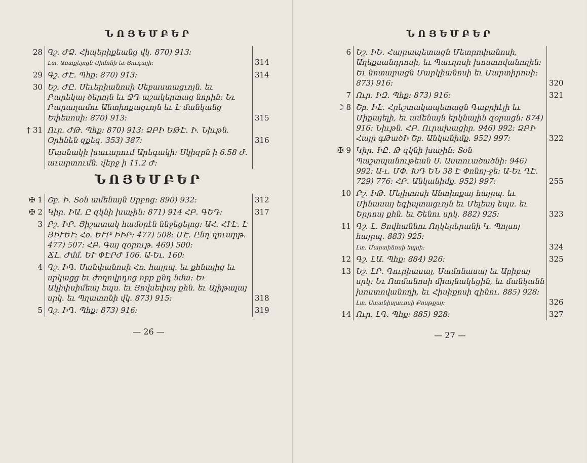ՆՈՅԵՄԲԵՐ
| 28 | Գշ. ԺՁ. Հիպերիքեանց վկ. 870) 913։ Լտ. Առաքելոցն Սիմոնի եւ Յուդայի։ | 314 |
| 29 | Գշ. ԺԷ. Պհք։ 870) 913։ | 314 |
| 30 | Եշ. ԺԸ. Սեւերիանոսի Սեբաստացւոյն. եւ Բարեկայ ծերոյն եւ ՋԴ աշակերտաց նորին։ Եւ Բարաղամու Անտիոքացւոյն եւ Է մանկանց Եփեսոսի։ 870) 913։ | 315 |
| † 31 | Ուր. ԺԹ. Պհք։ 870) 913։ ՁԲԻ ԵԹԷ. Ի. Նիւթն. Օրհնեն զքեզ. 353) 387։ | 316 |
| | Մասնակի խաւարում Արեգակի։ Սկիզբն ի 6.58 Ժ. աւարտումն. վերջ ի 11.2 Ժ։ | |
ՆՈՅԵՄԲԵՐ
| ✠ 1 | Շբ. Ի. Տօն ամենայն Սրբոց։ 890) 932։ | 312 |
| ✠ 2 | Կիր. ԻԱ. Ը զկնի խաչին։ 871) 914 ՀԲ. ԳԵԴ։ | 317 |
| 3 | Բշ. ԻԲ. Յիշատակ համօրէն ննջեցելոց։ ԱՀ. ՀՒԷ. Է ՅԻՒԵՒ։ Հօ. ԵՒՐ ԻԻՐ։ 477) 508։ ՄԷ. Ընդ ղուարթ. 477) 507։ ՀԲ. Գայ զօրութ. 469) 500։ ՃԼ. Ժմմ. ԵՒ ՓԷՐԺ 106. Ա-Եւ. 160։ | |
| 4 | Գշ. ԻԳ. Սանփանոսի Հռ. հայրպ. եւ քհնայից եւ սրկացց եւ ժողովրդոց որք ընդ նմա։ Եւ Ակիփսիմեայ եպս. եւ Յովսեփայ քհն. եւ Այիթալայ սրկ. եւ Պղատոնի վկ. 873) 915։ | 318 |
| 5 | Գշ. ԻԴ. Պհք։ 873) 916։ | 319 |
— 26 —
ՆՈՅԵՄԲԵՐ
| 6 | Եշ. ԻԵ. Հայրապետացն Մետրոփանոսի, Աղեքսանդրոսի, եւ Պաւղոսի խոստովանողին։ Եւ նոտարացն Մարկիանոսի եւ Մարտիրոսի։ 873) 916։ | 320 |
| 7 | Ուր. ԻԶ. Պհք։ 873) 916։ | 321 |
| ☽ 8 | Շբ. ԻԷ. Հրեշտակապետացն Գաբրիէլի եւ Միքայելի, եւ ամենայն երկնային զօրացն։ 874) 916։ Նիւթն. ՀԲ. Ուրախացիր. 946) 992։ ՁԲԻ Հայր գԹածԻ Շբ. Անկանիմք. 952) 997։ | 322 |
| ✠ 9 | Կիր. ԻԸ. Թ զկնի խաչին։ Տօն Պաշտպանութեան Ս. Աստուածածնի։ 946) 992։ Ա-ւ. ՄՓ. ԽԴ ԵՆ 38 Է Փոնոյ-ջե։ Ա-Եւ ՂԷ. 729) 776։ ՀԲ. Անկանիմք. 952) 997։ | 255 |
| 10 | Բշ. ԻԹ. Մելիտոսի Անտիոքայ հայրպ. եւ Մինասայ եգիպտացւոյն եւ Մելեայ եպս. եւ Երրոսյ քհն. եւ Շենու սրկ. 882) 925։ | 323 |
| 11 | Գշ. Լ. Յովհաննու Ողկերերանի Կ. Պոլսոյ հայրպ. 883) 925։ Լտ. Մարտինոսի եպսի։ | 324 |
| 12 | Գշ. ԼԱ. Պհք։ 884) 926։ | 325 |
| 13 | Եշ. ԼԲ. Գուրիասայ, Սամոնասայ եւ Աբիբայ սրկ։ Եւ Ոտմանոսի միայնակեցին, եւ մանկանն խոստովանողի, եւ Հիսիքոսի զինու. 885) 928։ Լտ. Ստանիսլաւոսի Քոսթքայ։ | 326 |
| 14 | Ուր. ԼԳ. Պհք։ 885) 928։ | 327 |
— 27 —